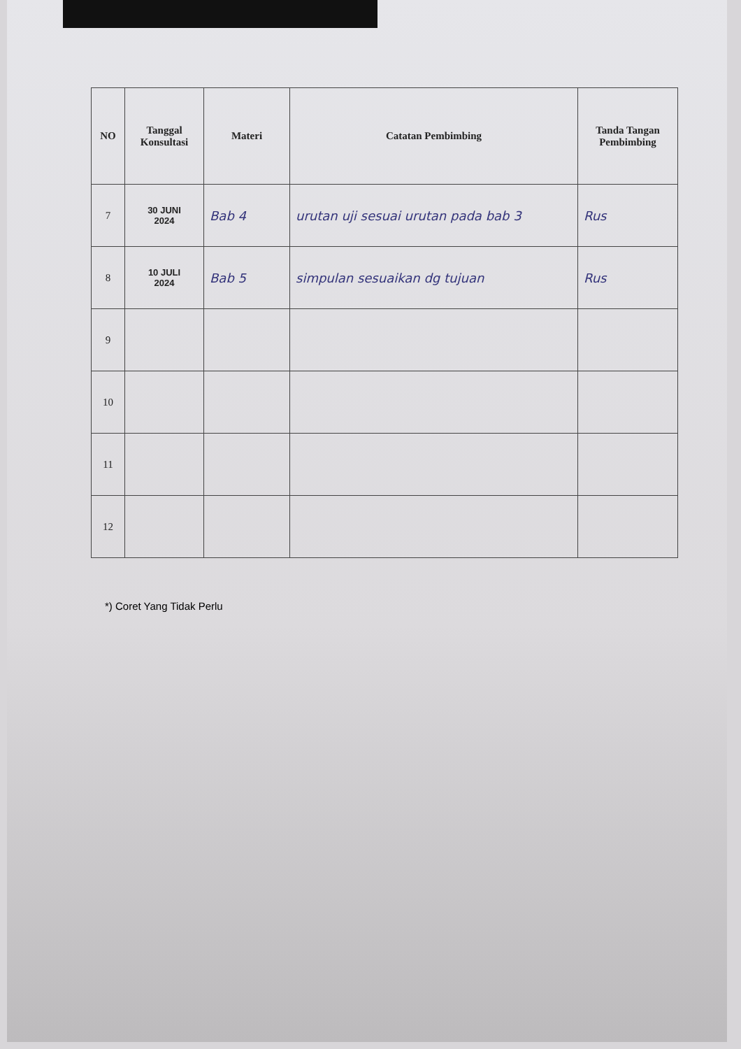| NO | Tanggal Konsultasi | Materi | Catatan Pembimbing | Tanda Tangan Pembimbing |
| --- | --- | --- | --- | --- |
| 7 | 30 JUNI 2024 | Bab 4 | urutan uji sesuai urutan pada bab 3 | Rus |
| 8 | 10 JULI 2024 | Bab 5 | simpulan sesuaikan dg tujuan | Rus |
| 9 | | | | |
| 10 | | | | |
| 11 | | | | |
| 12 | | | | |
*) Coret Yang Tidak Perlu